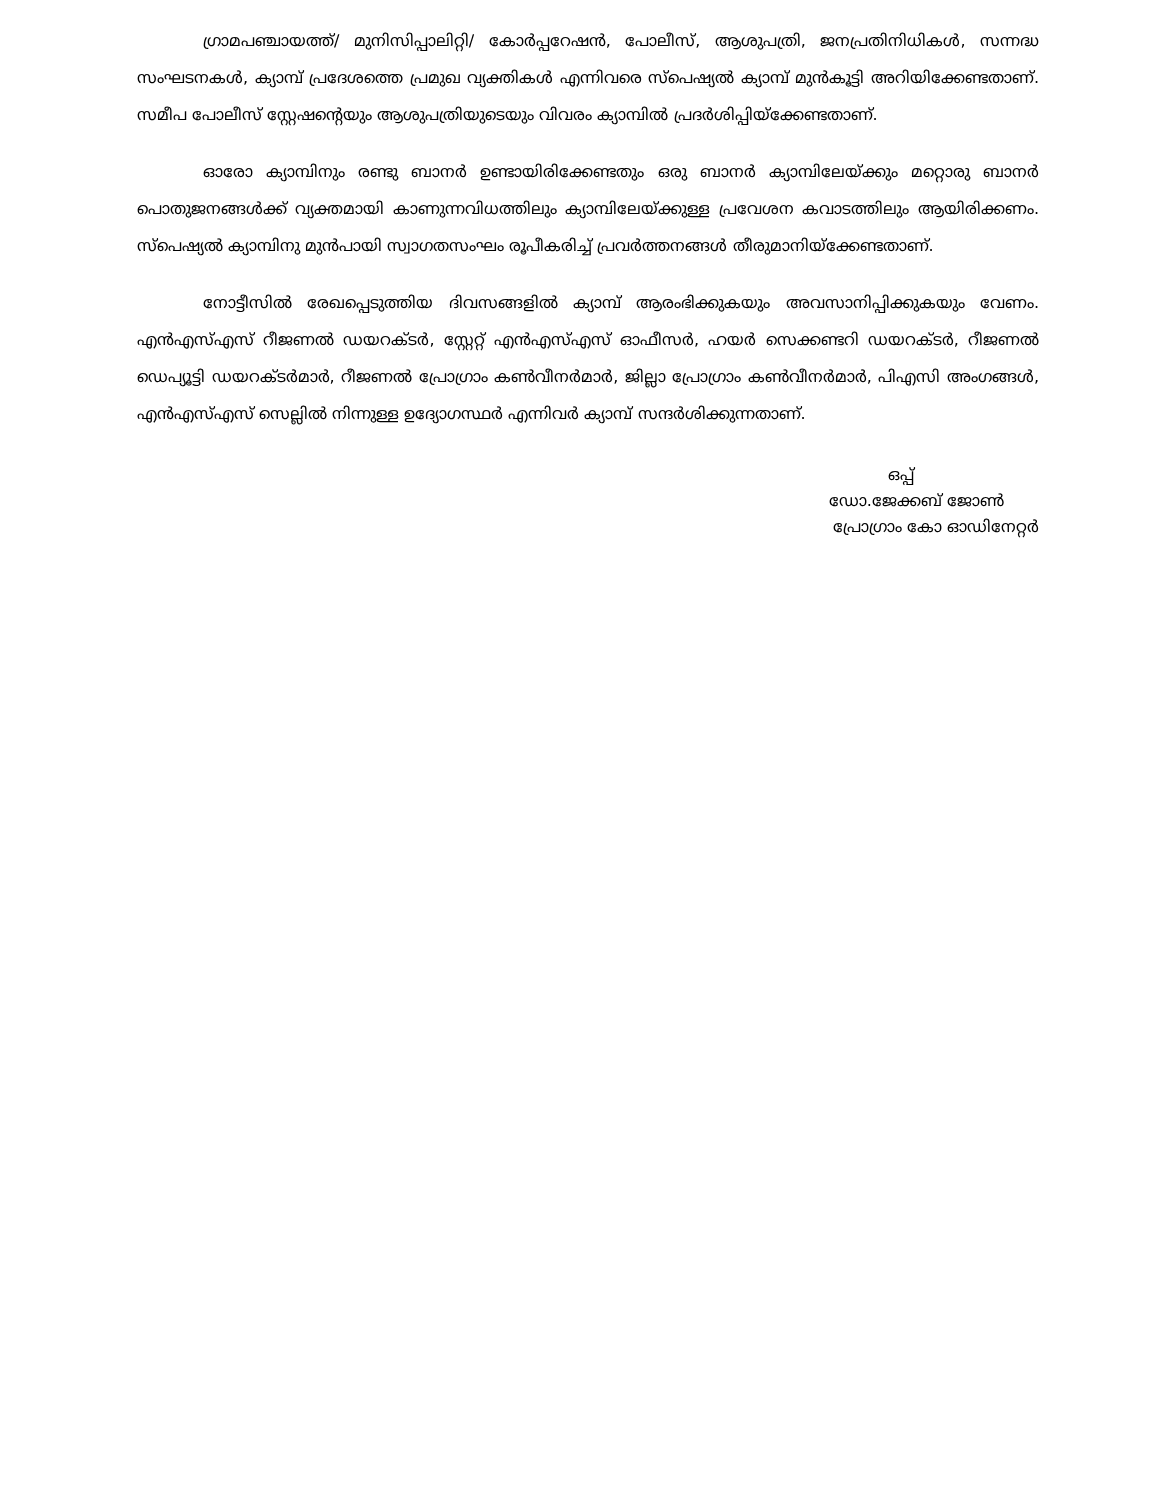ഗ്രാമപഞ്ചായത്ത്/ മുനിസിപ്പാലിറ്റി/ കോർപ്പറേഷൻ, പോലീസ്, ആശുപത്രി, ജനപ്രതിനിധികൾ, സന്നദ്ധ സംഘടനകൾ, ക്യാമ്പ് പ്രദേശത്തെ പ്രമുഖ വ്യക്തികൾ എന്നിവരെ സ്പെഷ്യൽ ക്യാമ്പ് മുൻകൂട്ടി അറിയിക്കേണ്ടതാണ്. സമീപ പോലീസ് സ്റ്റേഷന്റെയും ആശുപത്രിയുടെയും വിവരം ക്യാമ്പിൽ പ്രദർശിപ്പിയ്ക്കേണ്ടതാണ്.
ഓരോ ക്യാമ്പിനും രണ്ടു ബാനർ ഉണ്ടായിരിക്കേണ്ടതും ഒരു ബാനർ ക്യാമ്പിലേയ്ക്കും മറ്റൊരു ബാനർ പൊതുജനങ്ങൾക്ക് വ്യക്തമായി കാണുന്നവിധത്തിലും ക്യാമ്പിലേയ്ക്കുള്ള പ്രവേശന കവാടത്തിലും ആയിരിക്കണം. സ്പെഷ്യൽ ക്യാമ്പിനു മുൻപായി സ്വാഗതസംഘം രൂപീകരിച്ച് പ്രവർത്തനങ്ങൾ തീരുമാനിയ്ക്കേണ്ടതാണ്.
നോട്ടീസിൽ രേഖപ്പെടുത്തിയ ദിവസങ്ങളിൽ ക്യാമ്പ് ആരംഭിക്കുകയും അവസാനിപ്പിക്കുകയും വേണം. എൻഎസ്എസ് റീജണൽ ഡയറക്ടർ, സ്റ്റേറ്റ് എൻഎസ്എസ് ഓഫീസർ, ഹയർ സെക്കണ്ടറി ഡയറക്ടർ, റീജണൽ ഡെപ്യൂട്ടി ഡയറക്ടർമാർ, റീജണൽ പ്രോഗ്രാം കൺവീനർമാർ, ജില്ലാ പ്രോഗ്രാം കൺവീനർമാർ, പിഎസി അംഗങ്ങൾ, എൻഎസ്എസ് സെല്ലിൽ നിന്നുള്ള ഉദ്യോഗസ്ഥർ എന്നിവർ ക്യാമ്പ് സന്ദർശിക്കുന്നതാണ്.
ഒപ്പ്
ഡോ.ജേക്കബ് ജോൺ
പ്രോഗ്രാം കോ ഓഡിനേറ്റർ